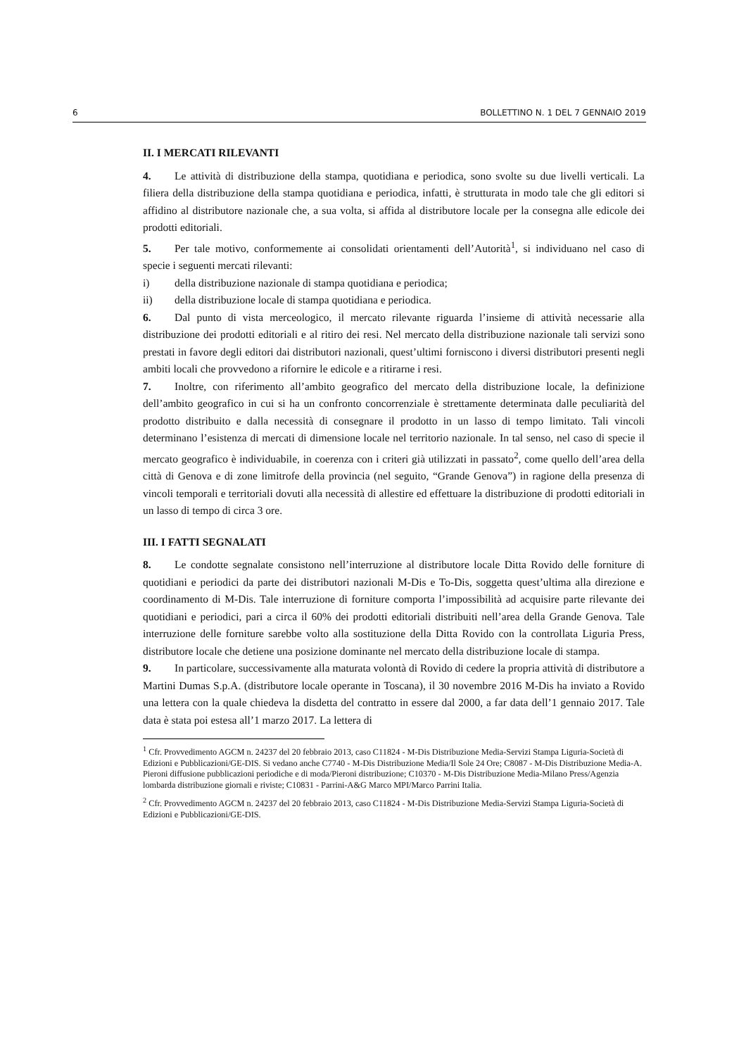6 BOLLETTINO N. 1 DEL 7 GENNAIO 2019
II. I MERCATI RILEVANTI
4. Le attività di distribuzione della stampa, quotidiana e periodica, sono svolte su due livelli verticali. La filiera della distribuzione della stampa quotidiana e periodica, infatti, è strutturata in modo tale che gli editori si affidino al distributore nazionale che, a sua volta, si affida al distributore locale per la consegna alle edicole dei prodotti editoriali.
5. Per tale motivo, conformemente ai consolidati orientamenti dell’Autorità<sup>1</sup>, si individuano nel caso di specie i seguenti mercati rilevanti:
i) della distribuzione nazionale di stampa quotidiana e periodica;
ii) della distribuzione locale di stampa quotidiana e periodica.
6. Dal punto di vista merceologico, il mercato rilevante riguarda l’insieme di attività necessarie alla distribuzione dei prodotti editoriali e al ritiro dei resi. Nel mercato della distribuzione nazionale tali servizi sono prestati in favore degli editori dai distributori nazionali, quest’ultimi forniscono i diversi distributori presenti negli ambiti locali che provvedono a rifornire le edicole e a ritirarne i resi.
7. Inoltre, con riferimento all’ambito geografico del mercato della distribuzione locale, la definizione dell’ambito geografico in cui si ha un confronto concorrenziale è strettamente determinata dalle peculiarità del prodotto distribuito e dalla necessità di consegnare il prodotto in un lasso di tempo limitato. Tali vincoli determinano l’esistenza di mercati di dimensione locale nel territorio nazionale. In tal senso, nel caso di specie il mercato geografico è individuabile, in coerenza con i criteri già utilizzati in passato<sup>2</sup>, come quello dell’area della città di Genova e di zone limitrofe della provincia (nel seguito, “Grande Genova”) in ragione della presenza di vincoli temporali e territoriali dovuti alla necessità di allestire ed effettuare la distribuzione di prodotti editoriali in un lasso di tempo di circa 3 ore.
III. I FATTI SEGNALATI
8. Le condotte segnalate consistono nell’interruzione al distributore locale Ditta Rovido delle forniture di quotidiani e periodici da parte dei distributori nazionali M-Dis e To-Dis, soggetta quest’ultima alla direzione e coordinamento di M-Dis. Tale interruzione di forniture comporta l’impossibilità ad acquisire parte rilevante dei quotidiani e periodici, pari a circa il 60% dei prodotti editoriali distribuiti nell’area della Grande Genova. Tale interruzione delle forniture sarebbe volto alla sostituzione della Ditta Rovido con la controllata Liguria Press, distributore locale che detiene una posizione dominante nel mercato della distribuzione locale di stampa.
9. In particolare, successivamente alla maturata volontà di Rovido di cedere la propria attività di distributore a Martini Dumas S.p.A. (distributore locale operante in Toscana), il 30 novembre 2016 M-Dis ha inviato a Rovido una lettera con la quale chiedeva la disdetta del contratto in essere dal 2000, a far data dell’1 gennaio 2017. Tale data è stata poi estesa all’1 marzo 2017. La lettera di
<sup>1</sup> Cfr. Provvedimento AGCM n. 24237 del 20 febbraio 2013, caso C11824 - M-Dis Distribuzione Media-Servizi Stampa Liguria-Società di Edizioni e Pubblicazioni/GE-DIS. Si vedano anche C7740 - M-Dis Distribuzione Media/Il Sole 24 Ore; C8087 - M-Dis Distribuzione Media-A. Pieroni diffusione pubblicazioni periodiche e di moda/Pieroni distribuzione; C10370 - M-Dis Distribuzione Media-Milano Press/Agenzia lombarda distribuzione giornali e riviste; C10831 - Parrini-A&G Marco MPI/Marco Parrini Italia.
<sup>2</sup> Cfr. Provvedimento AGCM n. 24237 del 20 febbraio 2013, caso C11824 - M-Dis Distribuzione Media-Servizi Stampa Liguria-Società di Edizioni e Pubblicazioni/GE-DIS.